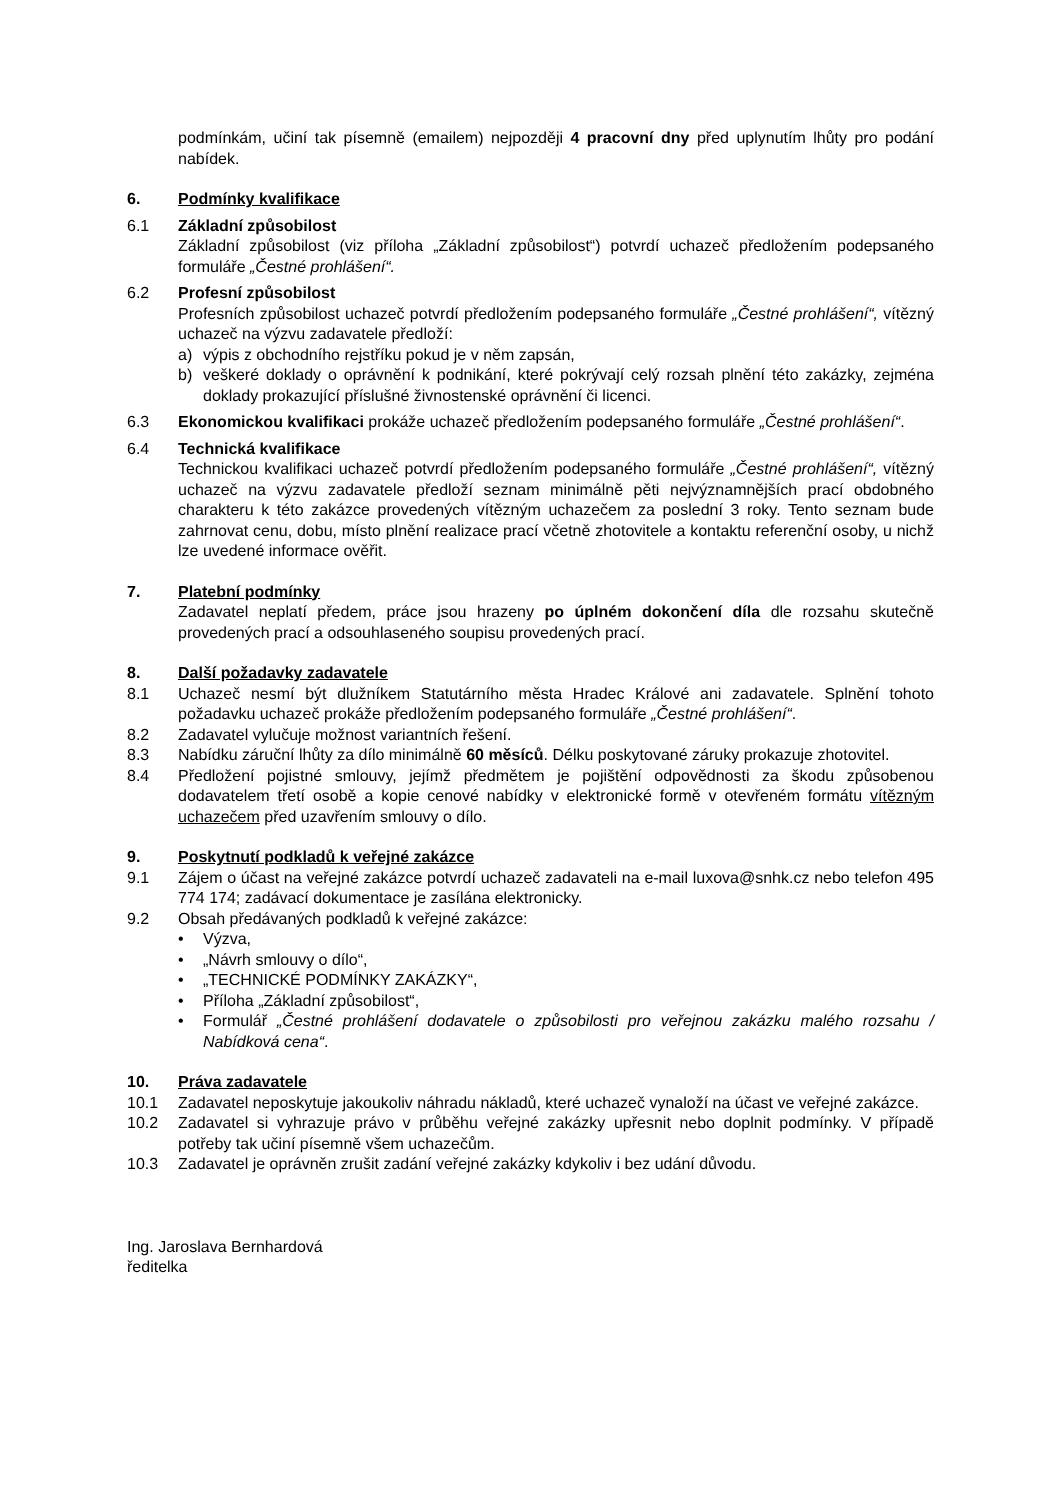podmínkám, učiní tak písemně (emailem) nejpozději 4 pracovní dny před uplynutím lhůty pro podání nabídek.
6. Podmínky kvalifikace
6.1 Základní způsobilost
Základní způsobilost (viz příloha „Základní způsobilost“) potvrdí uchazeč předložením podepsaného formuláře „Čestné prohlášení“.
6.2 Profesní způsobilost
Profesních způsobilost uchazeč potvrdí předložením podepsaného formuláře „Čestné prohlášení“, vítězný uchazeč na výzvu zadavatele předloží:
a) výpis z obchodního rejstříku pokud je v něm zapsán,
b) veškeré doklady o oprávnění k podnikání, které pokrývají celý rozsah plnění této zakázky, zejména doklady prokazující příslušné živnostenské oprávnění či licenci.
6.3 Ekonomickou kvalifikaci prokáže uchazeč předložením podepsaného formuláře „Čestné prohlášení“.
6.4 Technická kvalifikace
Technickou kvalifikaci uchazeč potvrdí předložením podepsaného formuláře „Čestné prohlášení“, vítězný uchazeč na výzvu zadavatele předloží seznam minimálně pěti nejvýznamnějších prací obdobného charakteru k této zakázce provedených vítězným uchazečem za poslední 3 roky. Tento seznam bude zahrnovat cenu, dobu, místo plnění realizace prací včetně zhotovitele a kontaktu referenční osoby, u nichž lze uvedené informace ověřit.
7. Platební podmínky
Zadavatel neplatí předem, práce jsou hrazeny po úplném dokončení díla dle rozsahu skutečně provedených prací a odsouhlaseného soupisu provedených prací.
8. Další požadavky zadavatele
8.1 Uchazeč nesmí být dlužníkem Statutárního města Hradec Králové ani zadavatele. Splnění tohoto požadavku uchazeč prokáže předložením podepsaného formuláře „Čestné prohlášení“.
8.2 Zadavatel vylučuje možnost variantních řešení.
8.3 Nabídku záruční lhůty za dílo minimálně 60 měsíců. Délku poskytované záruky prokazuje zhotovitel.
8.4 Předložení pojistné smlouvy, jejímž předmětem je pojištění odpovědnosti za škodu způsobenou dodavatelem třetí osobě a kopie cenové nabídky v elektronické formě v otevřeném formátu vítězným uchazečem před uzavřením smlouvy o dílo.
9. Poskytnutí podkladů k veřejné zakázce
9.1 Zájem o účast na veřejné zakázce potvrdí uchazeč zadavateli na e-mail luxova@snhk.cz nebo telefon 495 774 174; zadávací dokumentace je zasílána elektronicky.
9.2 Obsah předávaných podkladů k veřejné zakázce:
• Výzva,
• „Návrh smlouvy o dílo“,
• „TECHNICKÉ PODMÍNKY ZAKÁZKY“,
• Příloha „Základní způsobilost“,
• Formulář „Čestné prohlášení dodavatele o způsobilosti pro veřejnou zakázku malého rozsahu / Nabídková cena“.
10. Práva zadavatele
10.1 Zadavatel neposkytuje jakoukoliv náhradu nákladů, které uchazeč vynaloží na účast ve veřejné zakázce.
10.2 Zadavatel si vyhrazuje právo v průběhu veřejné zakázky upřesnit nebo doplnit podmínky. V případě potřeby tak učiní písemně všem uchazečům.
10.3 Zadavatel je oprávněn zrušit zadání veřejné zakázky kdykoliv i bez udání důvodu.
Ing. Jaroslava Bernhardová
ředitelka